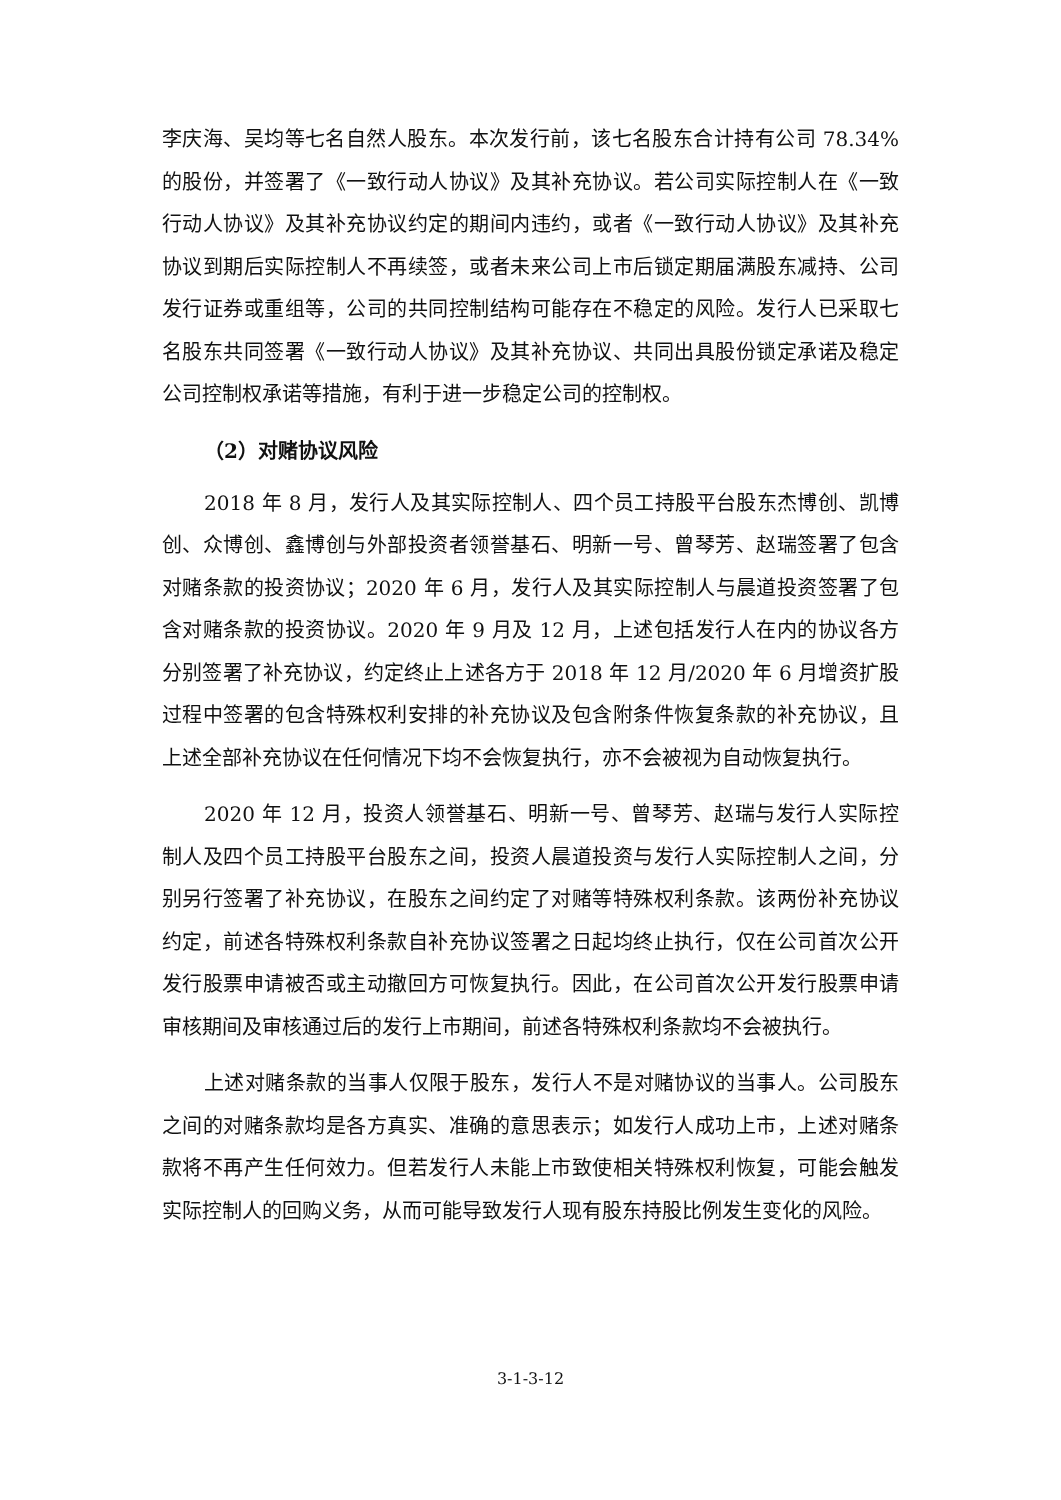李庆海、吴均等七名自然人股东。本次发行前，该七名股东合计持有公司 78.34%的股份，并签署了《一致行动人协议》及其补充协议。若公司实际控制人在《一致行动人协议》及其补充协议约定的期间内违约，或者《一致行动人协议》及其补充协议到期后实际控制人不再续签，或者未来公司上市后锁定期届满股东减持、公司发行证券或重组等，公司的共同控制结构可能存在不稳定的风险。发行人已采取七名股东共同签署《一致行动人协议》及其补充协议、共同出具股份锁定承诺及稳定公司控制权承诺等措施，有利于进一步稳定公司的控制权。
（2）对赌协议风险
2018 年 8 月，发行人及其实际控制人、四个员工持股平台股东杰博创、凯博创、众博创、鑫博创与外部投资者领誉基石、明新一号、曾琴芳、赵瑞签署了包含对赌条款的投资协议；2020 年 6 月，发行人及其实际控制人与晨道投资签署了包含对赌条款的投资协议。2020 年 9 月及 12 月，上述包括发行人在内的协议各方分别签署了补充协议，约定终止上述各方于 2018 年 12 月/2020 年 6 月增资扩股过程中签署的包含特殊权利安排的补充协议及包含附条件恢复条款的补充协议，且上述全部补充协议在任何情况下均不会恢复执行，亦不会被视为自动恢复执行。
2020 年 12 月，投资人领誉基石、明新一号、曾琴芳、赵瑞与发行人实际控制人及四个员工持股平台股东之间，投资人晨道投资与发行人实际控制人之间，分别另行签署了补充协议，在股东之间约定了对赌等特殊权利条款。该两份补充协议约定，前述各特殊权利条款自补充协议签署之日起均终止执行，仅在公司首次公开发行股票申请被否或主动撤回方可恢复执行。因此，在公司首次公开发行股票申请审核期间及审核通过后的发行上市期间，前述各特殊权利条款均不会被执行。
上述对赌条款的当事人仅限于股东，发行人不是对赌协议的当事人。公司股东之间的对赌条款均是各方真实、准确的意思表示；如发行人成功上市，上述对赌条款将不再产生任何效力。但若发行人未能上市致使相关特殊权利恢复，可能会触发实际控制人的回购义务，从而可能导致发行人现有股东持股比例发生变化的风险。
3-1-3-12